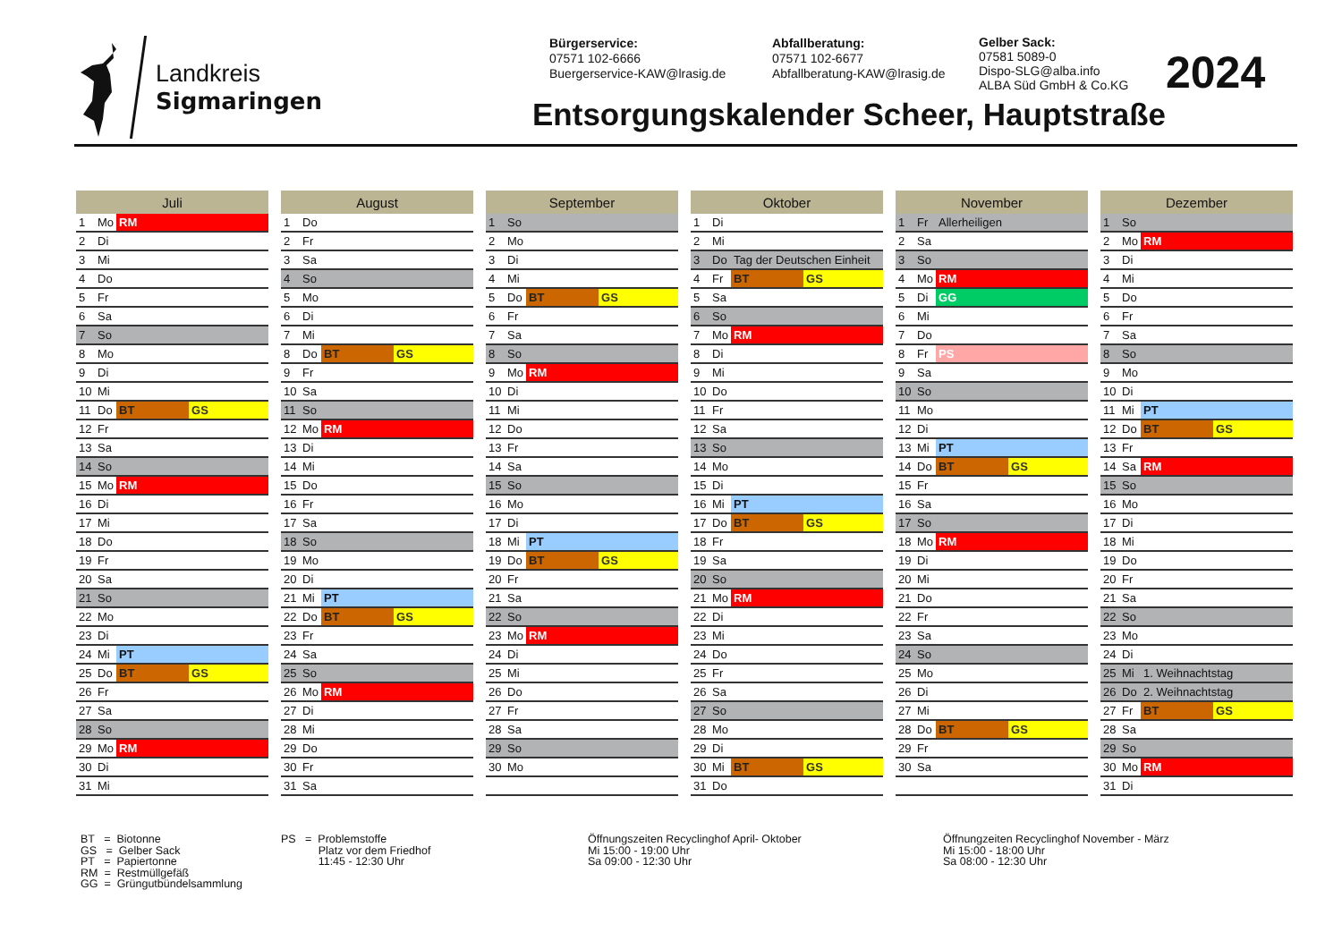Landkreis
Sigmaringen
Bürgerservice:
07571 102-6666
Buergerservice-KAW@lrasig.de
Abfallberatung:
07571 102-6677
Abfallberatung-KAW@lrasig.de
Gelber Sack:
07581 5089-0
Dispo-SLG@alba.info
ALBA Süd GmbH & Co.KG
2024
Entsorgungskalender Scheer, Hauptstraße
| Juli | | | |
| --- | --- | --- | --- |
| 1 | Mo | RM | |
| 2 | Di | | |
| 3 | Mi | | |
| 4 | Do | | |
| 5 | Fr | | |
| 6 | Sa | | |
| 7 | So | | |
| 8 | Mo | | |
| 9 | Di | | |
| 10 | Mi | | |
| 11 | Do | BT | GS |
| 12 | Fr | | |
| 13 | Sa | | |
| 14 | So | | |
| 15 | Mo | RM | |
| 16 | Di | | |
| 17 | Mi | | |
| 18 | Do | | |
| 19 | Fr | | |
| 20 | Sa | | |
| 21 | So | | |
| 22 | Mo | | |
| 23 | Di | | |
| 24 | Mi | PT | |
| 25 | Do | BT | GS |
| 26 | Fr | | |
| 27 | Sa | | |
| 28 | So | | |
| 29 | Mo | RM | |
| 30 | Di | | |
| 31 | Mi | | |
| August | | | |
| --- | --- | --- | --- |
| 1 | Do | | |
| 2 | Fr | | |
| 3 | Sa | | |
| 4 | So | | |
| 5 | Mo | | |
| 6 | Di | | |
| 7 | Mi | | |
| 8 | Do | BT | GS |
| 9 | Fr | | |
| 10 | Sa | | |
| 11 | So | | |
| 12 | Mo | RM | |
| 13 | Di | | |
| 14 | Mi | | |
| 15 | Do | | |
| 16 | Fr | | |
| 17 | Sa | | |
| 18 | So | | |
| 19 | Mo | | |
| 20 | Di | | |
| 21 | Mi | PT | |
| 22 | Do | BT | GS |
| 23 | Fr | | |
| 24 | Sa | | |
| 25 | So | | |
| 26 | Mo | RM | |
| 27 | Di | | |
| 28 | Mi | | |
| 29 | Do | | |
| 30 | Fr | | |
| 31 | Sa | | |
| September | | | |
| --- | --- | --- | --- |
| 1 | So | | |
| 2 | Mo | | |
| 3 | Di | | |
| 4 | Mi | | |
| 5 | Do | BT | GS |
| 6 | Fr | | |
| 7 | Sa | | |
| 8 | So | | |
| 9 | Mo | RM | |
| 10 | Di | | |
| 11 | Mi | | |
| 12 | Do | | |
| 13 | Fr | | |
| 14 | Sa | | |
| 15 | So | | |
| 16 | Mo | | |
| 17 | Di | | |
| 18 | Mi | PT | |
| 19 | Do | BT | GS |
| 20 | Fr | | |
| 21 | Sa | | |
| 22 | So | | |
| 23 | Mo | RM | |
| 24 | Di | | |
| 25 | Mi | | |
| 26 | Do | | |
| 27 | Fr | | |
| 28 | Sa | | |
| 29 | So | | |
| 30 | Mo | | |
| Oktober | | | |
| --- | --- | --- | --- |
| 1 | Di | | |
| 2 | Mi | | |
| 3 | Do | Tag der Deutschen Einheit | |
| 4 | Fr | BT | GS |
| 5 | Sa | | |
| 6 | So | | |
| 7 | Mo | RM | |
| 8 | Di | | |
| 9 | Mi | | |
| 10 | Do | | |
| 11 | Fr | | |
| 12 | Sa | | |
| 13 | So | | |
| 14 | Mo | | |
| 15 | Di | | |
| 16 | Mi | PT | |
| 17 | Do | BT | GS |
| 18 | Fr | | |
| 19 | Sa | | |
| 20 | So | | |
| 21 | Mo | RM | |
| 22 | Di | | |
| 23 | Mi | | |
| 24 | Do | | |
| 25 | Fr | | |
| 26 | Sa | | |
| 27 | So | | |
| 28 | Mo | | |
| 29 | Di | | |
| 30 | Mi | BT | GS |
| 31 | Do | | |
| November | | | |
| --- | --- | --- | --- |
| 1 | Fr | Allerheiligen | |
| 2 | Sa | | |
| 3 | So | | |
| 4 | Mo | RM | |
| 5 | Di | GG | |
| 6 | Mi | | |
| 7 | Do | | |
| 8 | Fr | PS | |
| 9 | Sa | | |
| 10 | So | | |
| 11 | Mo | | |
| 12 | Di | | |
| 13 | Mi | PT | |
| 14 | Do | BT | GS |
| 15 | Fr | | |
| 16 | Sa | | |
| 17 | So | | |
| 18 | Mo | RM | |
| 19 | Di | | |
| 20 | Mi | | |
| 21 | Do | | |
| 22 | Fr | | |
| 23 | Sa | | |
| 24 | So | | |
| 25 | Mo | | |
| 26 | Di | | |
| 27 | Mi | | |
| 28 | Do | BT | GS |
| 29 | Fr | | |
| 30 | Sa | | |
| Dezember | | | |
| --- | --- | --- | --- |
| 1 | So | | |
| 2 | Mo | RM | |
| 3 | Di | | |
| 4 | Mi | | |
| 5 | Do | | |
| 6 | Fr | | |
| 7 | Sa | | |
| 8 | So | | |
| 9 | Mo | | |
| 10 | Di | | |
| 11 | Mi | PT | |
| 12 | Do | BT | GS |
| 13 | Fr | | |
| 14 | Sa | RM | |
| 15 | So | | |
| 16 | Mo | | |
| 17 | Di | | |
| 18 | Mi | | |
| 19 | Do | | |
| 20 | Fr | | |
| 21 | Sa | | |
| 22 | So | | |
| 23 | Mo | | |
| 24 | Di | | |
| 25 | Mi | 1. Weihnachtstag | |
| 26 | Do | 2. Weihnachtstag | |
| 27 | Fr | BT | GS |
| 28 | Sa | | |
| 29 | So | | |
| 30 | Mo | RM | |
| 31 | Di | | |
BT = Biotonne
GS = Gelber Sack
PT = Papiertonne
RM = Restmüllgefäß
GG = Grüngutbündelsammlung
PS = Problemstoffe
Platz vor dem Friedhof
11:45 - 12:30 Uhr
Öffnungszeiten Recyclinghof April- Oktober
Mi 15:00 - 19:00 Uhr
Sa 09:00 - 12:30 Uhr
Öffnungzeiten Recyclinghof November - März
Mi 15:00 - 18:00 Uhr
Sa 08:00 - 12:30 Uhr